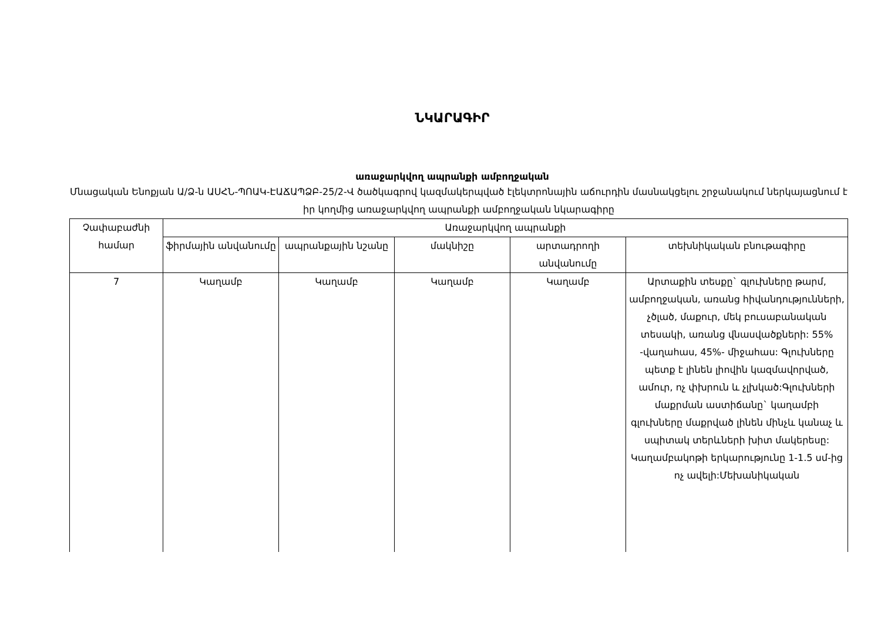ՆԿԱՐԱԳԻՐ
առաջարկվող ապրանքի ամբողջական
Մնացական Ենոքյան Ա/Ձ-ն ԱՍՀՆ-ՊՈԱԿ-ԷԱՃԱՊՁԲ-25/2-Վ ծածկագրով կազմակերպված էլեկտրոնային աճուրդին մասնակցելու շրջանակում ներկայացնում է իր կողմից առաջարկվող ապրանքի ամբողջական նկարագիրը
| Չափաբաժնի համար | Առաջարկվող ապրանքի | | | | |
| --- | --- | --- | --- | --- | --- |
| | ֆիրմային անվանումը | ապրանքային նշանը | մակնիշը | արտադրողի անվանումը | տեխնիկական բնութագիրը |
| 7 | Կաղամբ | Կաղամբ | Կաղամբ | Կաղամբ | Արտաքին տեսքը` գլուխները թարմ, ամբողջական, առանց հիվանդությունների, չծլած, մաքուր, մեկ բուսաբանական տեսակի, առանց վնասվածքների: 55% -վաղահաս, 45%- միջահաս: Գլուխները պետք է լինեն լիովին կազմավորված, ամուր, ոչ փխրուն և չլխկած:Գլուխների մաքրման աստիճանը` կաղամբի գլուխները մաքրված լինեն մինչև կանաչ և սպիտակ տերևների խիտ մակերեսը: Կաղամբակոթի երկարությունը 1-1.5 սմ-ից ոչ ավելի:Մեխանիկական |